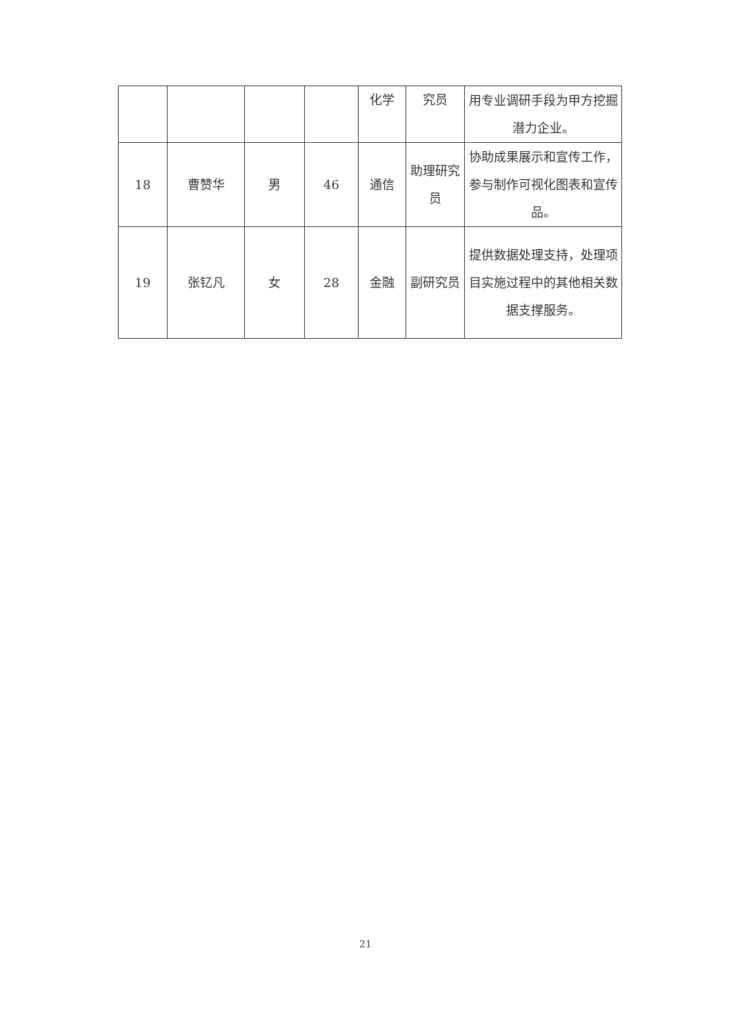| | | | | 化学 | 究员 | 用专业调研手段为甲方挖掘潜力企业。 |
| 18 | 曹赞华 | 男 | 46 | 通信 | 助理研究员 | 协助成果展示和宣传工作，参与制作可视化图表和宣传品。 |
| 19 | 张钇凡 | 女 | 28 | 金融 | 副研究员 | 提供数据处理支持，处理项目实施过程中的其他相关数据支撑服务。 |
21